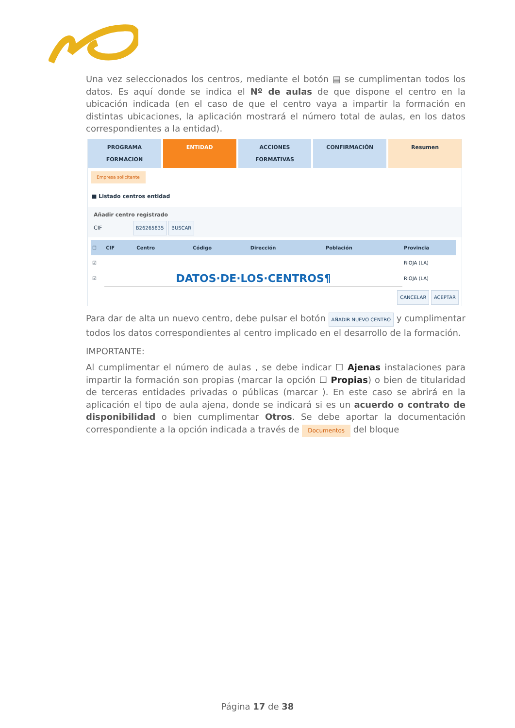Una vez seleccionados los centros, mediante el botón ▤ se cumplimentan todos los datos. Es aquí donde se indica el Nº de aulas de que dispone el centro en la ubicación indicada (en el caso de que el centro vaya a impartir la formación en distintas ubicaciones, la aplicación mostrará el número total de aulas, en los datos correspondientes a la entidad).
PROGRAMA FORMACION ENTIDAD ACCIONES FORMATIVAS CONFIRMACIÓN Resumen
Empresa solicitante
■ Listado centros entidad
Añadir centro registrado
CIF B26265835 BUSCAR
| ☐ | CIF | Centro | Código | Dirección | Población | Provincia |
| --- | --- | --- | --- | --- | --- | --- |
| ☑ | | | | | | RIOJA (LA) |
| ☑ | DATOS·DE·LOS·CENTROS¶ | | | | | RIOJA (LA) |
CANCELAR ACEPTAR
Para dar de alta un nuevo centro, debe pulsar el botón AÑADIR NUEVO CENTRO y cumplimentar todos los datos correspondientes al centro implicado en el desarrollo de la formación.
IMPORTANTE:
Al cumplimentar el número de aulas , se debe indicar ☐ Ajenas instalaciones para impartir la formación son propias (marcar la opción ☐ Propias) o bien de titularidad de terceras entidades privadas o públicas (marcar ). En este caso se abrirá en la aplicación el tipo de aula ajena, donde se indicará si es un acuerdo o contrato de disponibilidad o bien cumplimentar Otros. Se debe aportar la documentación correspondiente a la opción indicada a través de Documentos del bloque
Página 17 de 38